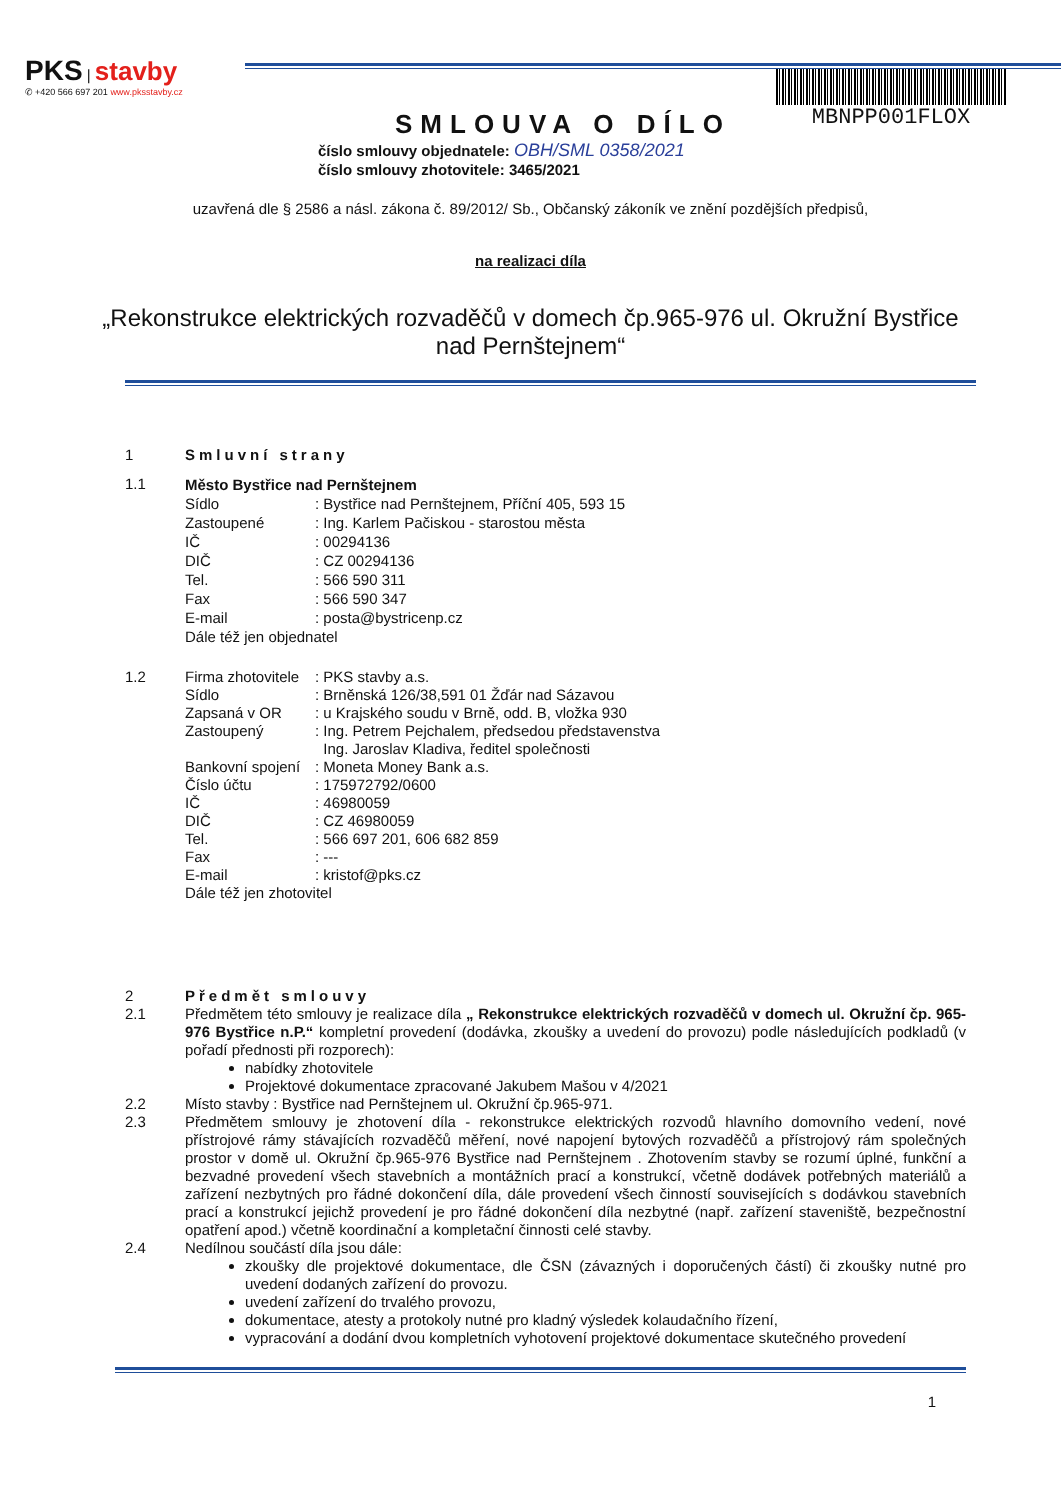PKS | stavby
✆ +420 566 697 201 www.pksstavby.cz
SMLOUVA O DÍLO
MBNPP001FLOX
číslo smlouvy objednatele: OBH/SML 0358/2021
číslo smlouvy zhotovitele: 3465/2021
uzavřená dle § 2586 a násl. zákona č. 89/2012/ Sb., Občanský zákoník ve znění pozdějších předpisů,
na realizaci díla
„Rekonstrukce elektrických rozvaděčů v domech čp.965-976 ul. Okružní Bystřice nad Pernštejnem“
1 Smluvní strany
1.1
Město Bystřice nad Pernštejnem
Sídlo : Bystřice nad Pernštejnem, Příční 405, 593 15
Zastoupené : Ing. Karlem Pačiskou - starostou města
IČ : 00294136
DIČ : CZ 00294136
Tel. : 566 590 311
Fax : 566 590 347
E-mail : posta@bystricenp.cz
Dále též jen objednatel
1.2
Firma zhotovitele
: PKS stavby a.s.
Sídlo : Brněnská 126/38,591 01 Žďár nad Sázavou
Zapsaná v OR : u Krajského soudu v Brně, odd. B, vložka 930
Zastoupený : Ing. Petrem Pejchalem, předsedou představenstva
Ing. Jaroslav Kladiva, ředitel společnosti
Bankovní spojení
: Moneta Money Bank a.s.
Číslo účtu : 175972792/0600
IČ : 46980059
DIČ : CZ 46980059
Tel. : 566 697 201, 606 682 859
Fax : ---
E-mail : kristof@pks.cz
Dále též jen zhotovitel
2 Předmět smlouvy
2.1 Předmětem této smlouvy je realizace díla „ Rekonstrukce elektrických rozvaděčů v domech ul. Okružní čp. 965-976 Bystřice n.P.“ kompletní provedení (dodávka, zkoušky a uvedení do provozu) podle následujících podkladů (v pořadí přednosti při rozporech):
nabídky zhotovitele
Projektové dokumentace zpracované Jakubem Mašou v 4/2021
2.2 Místo stavby : Bystřice nad Pernštejnem ul. Okružní čp.965-971.
2.3 Předmětem smlouvy je zhotovení díla - rekonstrukce elektrických rozvodů hlavního domovního vedení, nové přístrojové rámy stávajících rozvaděčů měření, nové napojení bytových rozvaděčů a přístrojový rám společných prostor v domě ul. Okružní čp.965-976 Bystřice nad Pernštejnem . Zhotovením stavby se rozumí úplné, funkční a bezvadné provedení všech stavebních a montážních prací a konstrukcí, včetně dodávek potřebných materiálů a zařízení nezbytných pro řádné dokončení díla, dále provedení všech činností souvisejících s dodávkou stavebních prací a konstrukcí jejichž provedení je pro řádné dokončení díla nezbytné (např. zařízení staveniště, bezpečnostní opatření apod.) včetně koordinační a kompletační činnosti celé stavby.
2.4 Nedílnou součástí díla jsou dále:
zkoušky dle projektové dokumentace, dle ČSN (závazných i doporučených částí) či zkoušky nutné pro uvedení dodaných zařízení do provozu.
uvedení zařízení do trvalého provozu,
dokumentace, atesty a protokoly nutné pro kladný výsledek kolaudačního řízení,
vypracování a dodání dvou kompletních vyhotovení projektové dokumentace skutečného provedení
1